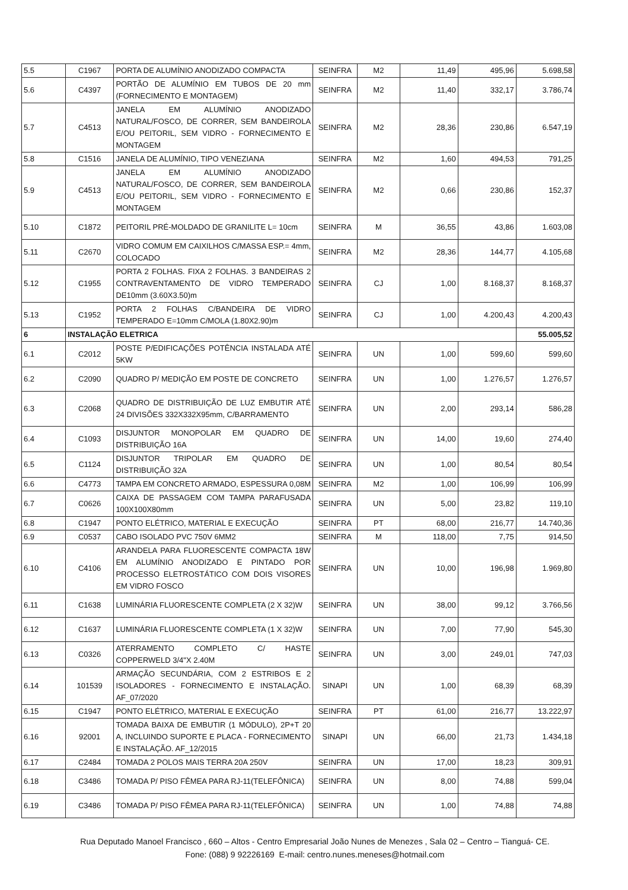| 5.5 | C1967 | PORTA DE ALUMÍNIO ANODIZADO COMPACTA | SEINFRA | M2 | 11,49 | 495,96 | 5.698,58 |
| 5.6 | C4397 | PORTÃO DE ALUMÍNIO EM TUBOS DE 20 mm (FORNECIMENTO E MONTAGEM) | SEINFRA | M2 | 11,40 | 332,17 | 3.786,74 |
| 5.7 | C4513 | JANELA EM ALUMÍNIO ANODIZADO NATURAL/FOSCO, DE CORRER, SEM BANDEIROLA E/OU PEITORIL, SEM VIDRO - FORNECIMENTO E MONTAGEM | SEINFRA | M2 | 28,36 | 230,86 | 6.547,19 |
| 5.8 | C1516 | JANELA DE ALUMÍNIO, TIPO VENEZIANA | SEINFRA | M2 | 1,60 | 494,53 | 791,25 |
| 5.9 | C4513 | JANELA EM ALUMÍNIO ANODIZADO NATURAL/FOSCO, DE CORRER, SEM BANDEIROLA E/OU PEITORIL, SEM VIDRO - FORNECIMENTO E MONTAGEM | SEINFRA | M2 | 0,66 | 230,86 | 152,37 |
| 5.10 | C1872 | PEITORIL PRÉ-MOLDADO DE GRANILITE L= 10cm | SEINFRA | M | 36,55 | 43,86 | 1.603,08 |
| 5.11 | C2670 | VIDRO COMUM EM CAIXILHOS C/MASSA ESP.= 4mm, COLOCADO | SEINFRA | M2 | 28,36 | 144,77 | 4.105,68 |
| 5.12 | C1955 | PORTA 2 FOLHAS. FIXA 2 FOLHAS. 3 BANDEIRAS 2 CONTRAVENTAMENTO DE VIDRO TEMPERADO DE10mm (3.60X3.50)m | SEINFRA | CJ | 1,00 | 8.168,37 | 8.168,37 |
| 5.13 | C1952 | PORTA 2 FOLHAS C/BANDEIRA DE VIDRO TEMPERADO E=10mm C/MOLA (1.80X2.90)m | SEINFRA | CJ | 1,00 | 4.200,43 | 4.200,43 |
| 6 | INSTALAÇÃO ELETRICA | | | | | | 55.005,52 |
| 6.1 | C2012 | POSTE P/EDIFICAÇÕES POTÊNCIA INSTALADA ATÉ 5KW | SEINFRA | UN | 1,00 | 599,60 | 599,60 |
| 6.2 | C2090 | QUADRO P/ MEDIÇÃO EM POSTE DE CONCRETO | SEINFRA | UN | 1,00 | 1.276,57 | 1.276,57 |
| 6.3 | C2068 | QUADRO DE DISTRIBUIÇÃO DE LUZ EMBUTIR ATÉ 24 DIVISÕES 332X332X95mm, C/BARRAMENTO | SEINFRA | UN | 2,00 | 293,14 | 586,28 |
| 6.4 | C1093 | DISJUNTOR MONOPOLAR EM QUADRO DE DISTRIBUIÇÃO 16A | SEINFRA | UN | 14,00 | 19,60 | 274,40 |
| 6.5 | C1124 | DISJUNTOR TRIPOLAR EM QUADRO DE DISTRIBUIÇÃO 32A | SEINFRA | UN | 1,00 | 80,54 | 80,54 |
| 6.6 | C4773 | TAMPA EM CONCRETO ARMADO, ESPESSURA 0,08M | SEINFRA | M2 | 1,00 | 106,99 | 106,99 |
| 6.7 | C0626 | CAIXA DE PASSAGEM COM TAMPA PARAFUSADA 100X100X80mm | SEINFRA | UN | 5,00 | 23,82 | 119,10 |
| 6.8 | C1947 | PONTO ELÉTRICO, MATERIAL E EXECUÇÃO | SEINFRA | PT | 68,00 | 216,77 | 14.740,36 |
| 6.9 | C0537 | CABO ISOLADO PVC 750V 6MM2 | SEINFRA | M | 118,00 | 7,75 | 914,50 |
| 6.10 | C4106 | ARANDELA PARA FLUORESCENTE COMPACTA 18W EM ALUMÍNIO ANODIZADO E PINTADO POR PROCESSO ELETROSTÁTICO COM DOIS VISORES EM VIDRO FOSCO | SEINFRA | UN | 10,00 | 196,98 | 1.969,80 |
| 6.11 | C1638 | LUMINÁRIA FLUORESCENTE COMPLETA (2 X 32)W | SEINFRA | UN | 38,00 | 99,12 | 3.766,56 |
| 6.12 | C1637 | LUMINÁRIA FLUORESCENTE COMPLETA (1 X 32)W | SEINFRA | UN | 7,00 | 77,90 | 545,30 |
| 6.13 | C0326 | ATERRAMENTO COMPLETO C/ HASTE COPPERWELD 3/4"X 2.40M | SEINFRA | UN | 3,00 | 249,01 | 747,03 |
| 6.14 | 101539 | ARMAÇÃO SECUNDÁRIA, COM 2 ESTRIBOS E 2 ISOLADORES - FORNECIMENTO E INSTALAÇÃO. AF_07/2020 | SINAPI | UN | 1,00 | 68,39 | 68,39 |
| 6.15 | C1947 | PONTO ELÉTRICO, MATERIAL E EXECUÇÃO | SEINFRA | PT | 61,00 | 216,77 | 13.222,97 |
| 6.16 | 92001 | TOMADA BAIXA DE EMBUTIR (1 MÓDULO), 2P+T 20 A, INCLUINDO SUPORTE E PLACA - FORNECIMENTO E INSTALAÇÃO. AF_12/2015 | SINAPI | UN | 66,00 | 21,73 | 1.434,18 |
| 6.17 | C2484 | TOMADA 2 POLOS MAIS TERRA 20A 250V | SEINFRA | UN | 17,00 | 18,23 | 309,91 |
| 6.18 | C3486 | TOMADA P/ PISO FÊMEA PARA RJ-11(TELEFÔNICA) | SEINFRA | UN | 8,00 | 74,88 | 599,04 |
| 6.19 | C3486 | TOMADA P/ PISO FÊMEA PARA RJ-11(TELEFÔNICA) | SEINFRA | UN | 1,00 | 74,88 | 74,88 |
Rua Deputado Manoel Francisco , 660 – Altos - Centro Empresarial João Nunes de Menezes , Sala 02 – Centro – Tianguá- CE.
Fone: (088) 9 92226169 E-mail: centro.nunes.meneses@hotmail.com